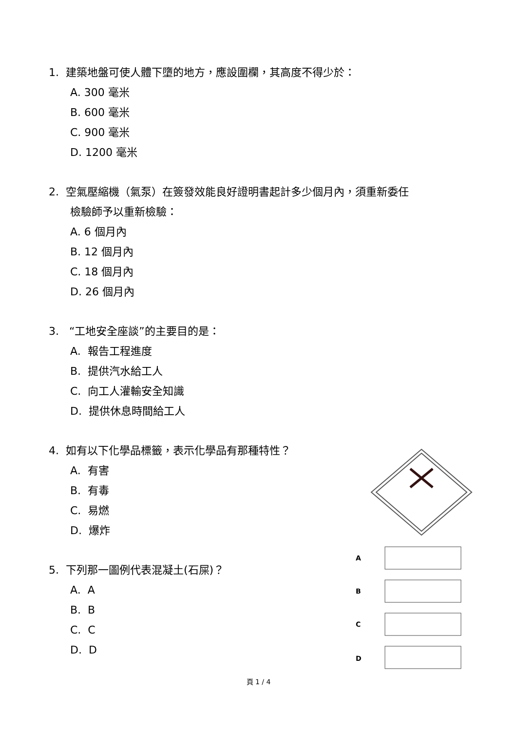1. 建築地盤可使人體下墮的地方，應設圍欄，其高度不得少於：
A. 300 毫米
B. 600 毫米
C. 900 毫米
D. 1200 毫米
2. 空氣壓縮機（氣泵）在簽發效能良好證明書起計多少個月內，須重新委任
檢驗師予以重新檢驗：
A. 6 個月內
B. 12 個月內
C. 18 個月內
D. 26 個月內
3. “工地安全座談”的主要目的是：
A. 報告工程進度
B. 提供汽水給工人
C. 向工人灌輸安全知識
D. 提供休息時間給工人
4. 如有以下化學品標籤，表示化學品有那種特性？
A. 有害
B. 有毒
C. 易燃
D. 爆炸
5. 下列那一圖例代表混凝土(石屎)？
A. A
B. B
C. C
D. D
A
B
C
D
頁 1 / 4